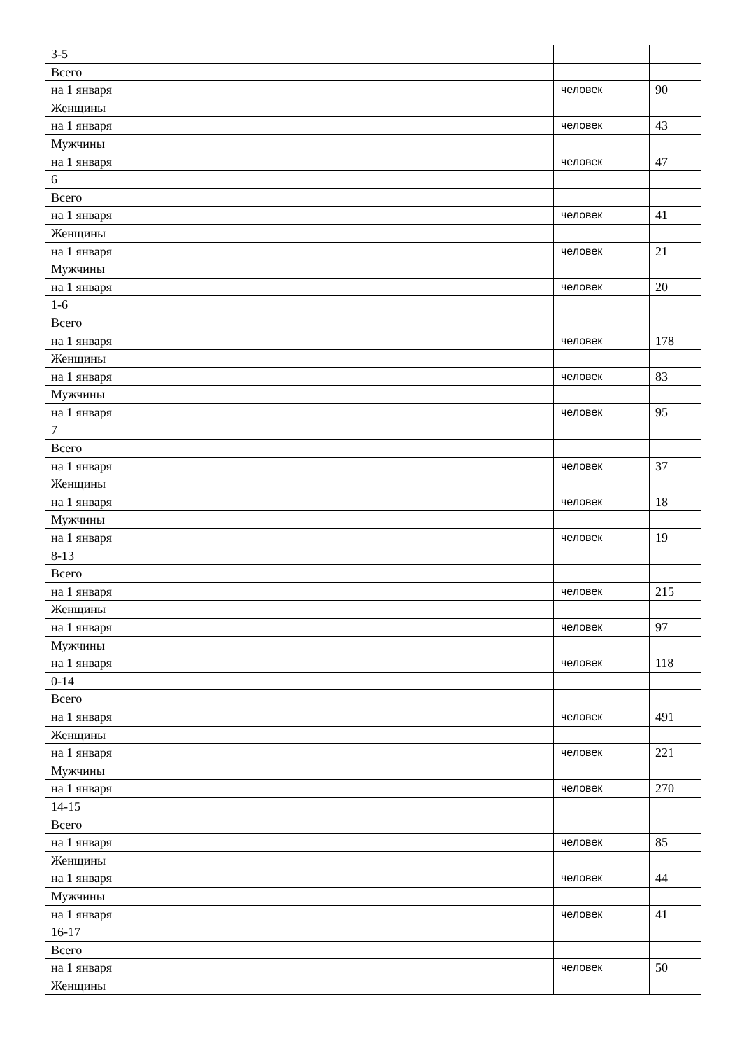| 3-5 | | |
| Всего | | |
| на 1 января | человек | 90 |
| Женщины | | |
| на 1 января | человек | 43 |
| Мужчины | | |
| на 1 января | человек | 47 |
| 6 | | |
| Всего | | |
| на 1 января | человек | 41 |
| Женщины | | |
| на 1 января | человек | 21 |
| Мужчины | | |
| на 1 января | человек | 20 |
| 1-6 | | |
| Всего | | |
| на 1 января | человек | 178 |
| Женщины | | |
| на 1 января | человек | 83 |
| Мужчины | | |
| на 1 января | человек | 95 |
| 7 | | |
| Всего | | |
| на 1 января | человек | 37 |
| Женщины | | |
| на 1 января | человек | 18 |
| Мужчины | | |
| на 1 января | человек | 19 |
| 8-13 | | |
| Всего | | |
| на 1 января | человек | 215 |
| Женщины | | |
| на 1 января | человек | 97 |
| Мужчины | | |
| на 1 января | человек | 118 |
| 0-14 | | |
| Всего | | |
| на 1 января | человек | 491 |
| Женщины | | |
| на 1 января | человек | 221 |
| Мужчины | | |
| на 1 января | человек | 270 |
| 14-15 | | |
| Всего | | |
| на 1 января | человек | 85 |
| Женщины | | |
| на 1 января | человек | 44 |
| Мужчины | | |
| на 1 января | человек | 41 |
| 16-17 | | |
| Всего | | |
| на 1 января | человек | 50 |
| Женщины | | |